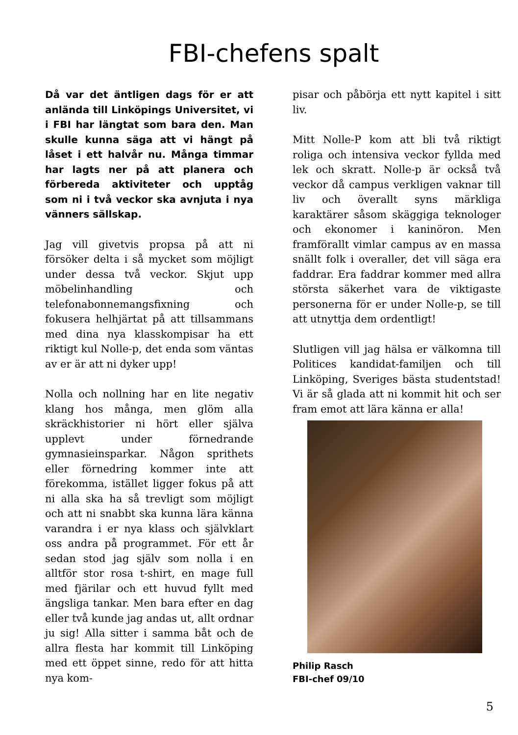FBI-chefens spalt
Då var det äntligen dags för er att anlända till Linköpings Universitet, vi i FBI har längtat som bara den. Man skulle kunna säga att vi hängt på låset i ett halvår nu. Många timmar har lagts ner på att planera och förbereda aktiviteter och upptåg som ni i två veckor ska avnjuta i nya vänners sällskap.
Jag vill givetvis propsa på att ni försöker delta i så mycket som möjligt under dessa två veckor. Skjut upp möbelinhandling och telefonabonnemangsfixning och fokusera helhjärtat på att tillsammans med dina nya klasskompisar ha ett riktigt kul Nolle-p, det enda som väntas av er är att ni dyker upp!
Nolla och nollning har en lite negativ klang hos många, men glöm alla skräckhistorier ni hört eller själva upplevt under förnedrande gymnasieinsparkar. Någon sprithets eller förnedring kommer inte att förekomma, istället ligger fokus på att ni alla ska ha så trevligt som möjligt och att ni snabbt ska kunna lära känna varandra i er nya klass och självklart oss andra på programmet. För ett år sedan stod jag själv som nolla i en alltför stor rosa t-shirt, en mage full med fjärilar och ett huvud fyllt med ängsliga tankar. Men bara efter en dag eller två kunde jag andas ut, allt ordnar ju sig! Alla sitter i samma båt och de allra flesta har kommit till Linköping med ett öppet sinne, redo för att hitta nya kom-
pisar och påbörja ett nytt kapitel i sitt liv.
Mitt Nolle-P kom att bli två riktigt roliga och intensiva veckor fyllda med lek och skratt. Nolle-p är också två veckor då campus verkligen vaknar till liv och överallt syns märkliga karaktärer såsom skäggiga teknologer och ekonomer i kaninöron. Men framförallt vimlar campus av en massa snällt folk i overaller, det vill säga era faddrar. Era faddrar kommer med allra största säkerhet vara de viktigaste personerna för er under Nolle-p, se till att utnyttja dem ordentligt!
Slutligen vill jag hälsa er välkomna till Politices kandidat-familjen och till Linköping, Sveriges bästa studentstad! Vi är så glada att ni kommit hit och ser fram emot att lära känna er alla!
Philip Rasch
FBI-chef 09/10
5